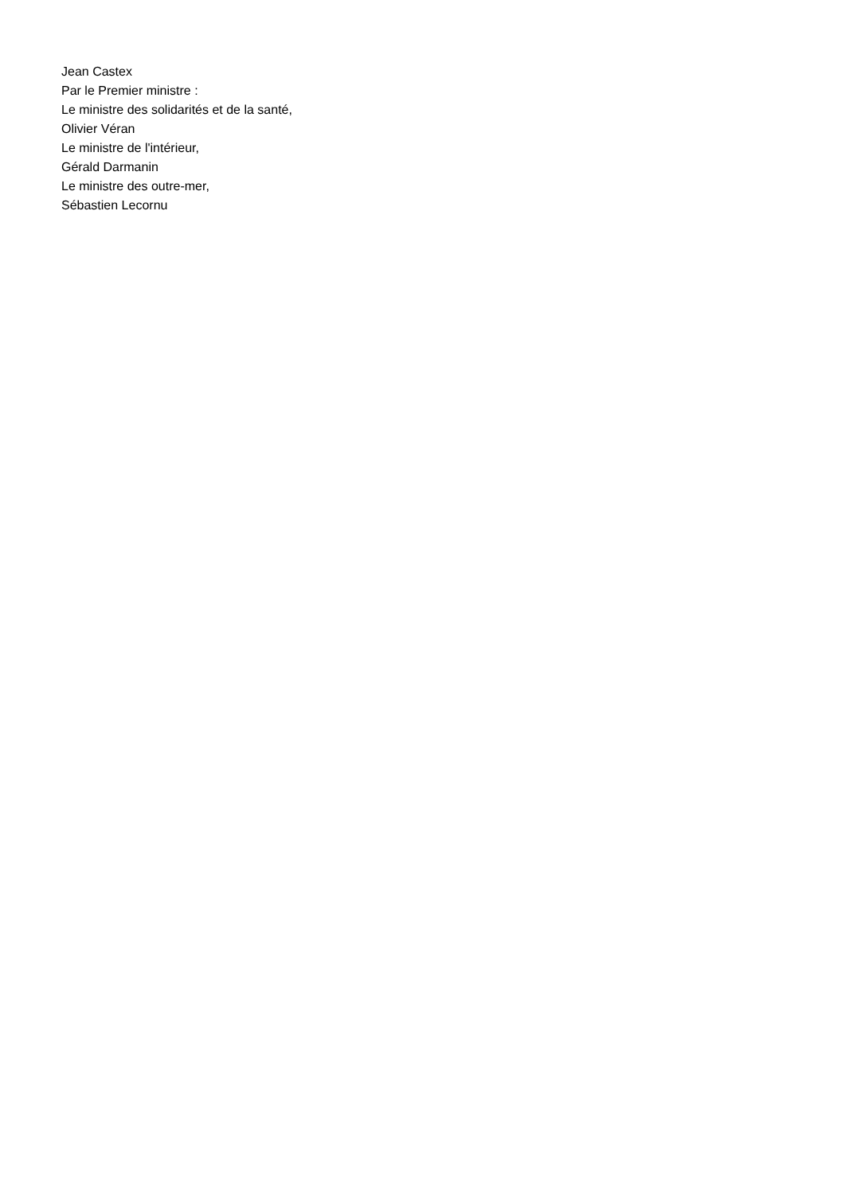Jean Castex
Par le Premier ministre :
Le ministre des solidarités et de la santé,
Olivier Véran
Le ministre de l'intérieur,
Gérald Darmanin
Le ministre des outre-mer,
Sébastien Lecornu